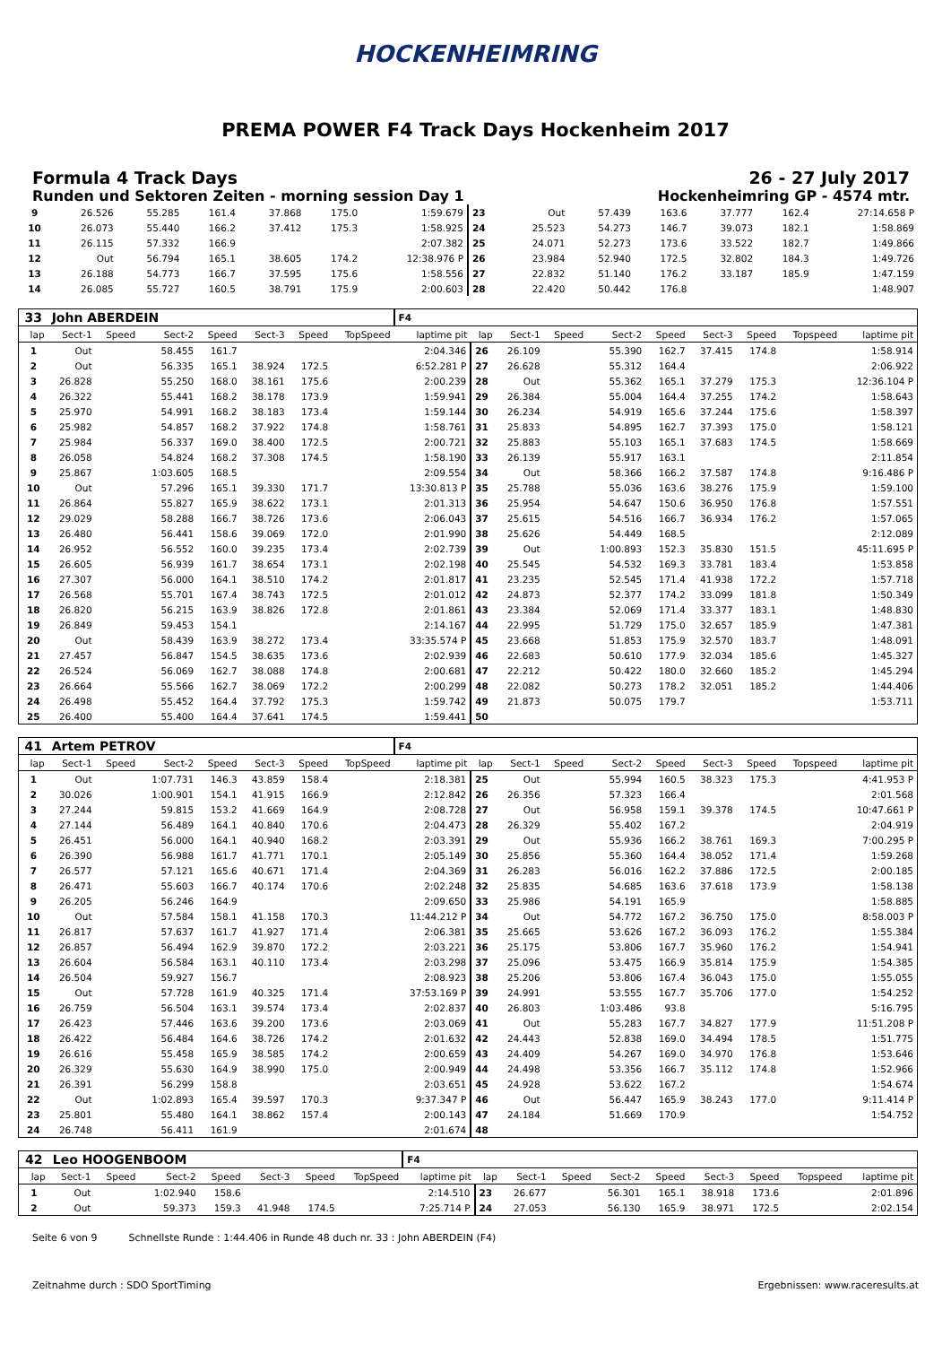HOCKENHEIMRING
PREMA POWER F4 Track Days Hockenheim 2017
Formula 4 Track Days 26 - 27 July 2017
Runden und Sektoren Zeiten - morning session Day 1 Hockenheimring GP - 4574 mtr.
| 9 | 26.526 | 55.285 | 161.4 | 37.868 | 175.0 | 1:59.679 | 23 | Out | 57.439 | 163.6 | 37.777 | 162.4 | 27:14.658 P |
| 10 | 26.073 | 55.440 | 166.2 | 37.412 | 175.3 | 1:58.925 | 24 | 25.523 | 54.273 | 146.7 | 39.073 | 182.1 | 1:58.869 |
| 11 | 26.115 | 57.332 | 166.9 | | | 2:07.382 | 25 | 24.071 | 52.273 | 173.6 | 33.522 | 182.7 | 1:49.866 |
| 12 | Out | 56.794 | 165.1 | 38.605 | 174.2 | 12:38.976 P | 26 | 23.984 | 52.940 | 172.5 | 32.802 | 184.3 | 1:49.726 |
| 13 | 26.188 | 54.773 | 166.7 | 37.595 | 175.6 | 1:58.556 | 27 | 22.832 | 51.140 | 176.2 | 33.187 | 185.9 | 1:47.159 |
| 14 | 26.085 | 55.727 | 160.5 | 38.791 | 175.9 | 2:00.603 | 28 | 22.420 | 50.442 | 176.8 | | | 1:48.907 |
| 33 | John ABERDEIN | | | | | | | F4 | | | | | | | | | |
| lap | Sect-1 | Speed | Sect-2 | Speed | Sect-3 | Speed | TopSpeed | laptime pit | lap | Sect-1 | Speed | Sect-2 | Speed | Sect-3 | Speed | Topspeed | laptime pit |
| 1 | Out | | 58.455 | 161.7 | | | | 2:04.346 | 26 | 26.109 | | 55.390 | 162.7 | 37.415 | 174.8 | | 1:58.914 |
| 2 | Out | | 56.335 | 165.1 | 38.924 | 172.5 | | 6:52.281 P | 27 | 26.628 | | 55.312 | 164.4 | | | | 2:06.922 |
| 3 | 26.828 | | 55.250 | 168.0 | 38.161 | 175.6 | | 2:00.239 | 28 | Out | | 55.362 | 165.1 | 37.279 | 175.3 | | 12:36.104 P |
| 4 | 26.322 | | 55.441 | 168.2 | 38.178 | 173.9 | | 1:59.941 | 29 | 26.384 | | 55.004 | 164.4 | 37.255 | 174.2 | | 1:58.643 |
| 5 | 25.970 | | 54.991 | 168.2 | 38.183 | 173.4 | | 1:59.144 | 30 | 26.234 | | 54.919 | 165.6 | 37.244 | 175.6 | | 1:58.397 |
| 6 | 25.982 | | 54.857 | 168.2 | 37.922 | 174.8 | | 1:58.761 | 31 | 25.833 | | 54.895 | 162.7 | 37.393 | 175.0 | | 1:58.121 |
| 7 | 25.984 | | 56.337 | 169.0 | 38.400 | 172.5 | | 2:00.721 | 32 | 25.883 | | 55.103 | 165.1 | 37.683 | 174.5 | | 1:58.669 |
| 8 | 26.058 | | 54.824 | 168.2 | 37.308 | 174.5 | | 1:58.190 | 33 | 26.139 | | 55.917 | 163.1 | | | | 2:11.854 |
| 9 | 25.867 | | 1:03.605 | 168.5 | | | | 2:09.554 | 34 | Out | | 58.366 | 166.2 | 37.587 | 174.8 | | 9:16.486 P |
| 10 | Out | | 57.296 | 165.1 | 39.330 | 171.7 | | 13:30.813 P | 35 | 25.788 | | 55.036 | 163.6 | 38.276 | 175.9 | | 1:59.100 |
| 11 | 26.864 | | 55.827 | 165.9 | 38.622 | 173.1 | | 2:01.313 | 36 | 25.954 | | 54.647 | 150.6 | 36.950 | 176.8 | | 1:57.551 |
| 12 | 29.029 | | 58.288 | 166.7 | 38.726 | 173.6 | | 2:06.043 | 37 | 25.615 | | 54.516 | 166.7 | 36.934 | 176.2 | | 1:57.065 |
| 13 | 26.480 | | 56.441 | 158.6 | 39.069 | 172.0 | | 2:01.990 | 38 | 25.626 | | 54.449 | 168.5 | | | | 2:12.089 |
| 14 | 26.952 | | 56.552 | 160.0 | 39.235 | 173.4 | | 2:02.739 | 39 | Out | | 1:00.893 | 152.3 | 35.830 | 151.5 | | 45:11.695 P |
| 15 | 26.605 | | 56.939 | 161.7 | 38.654 | 173.1 | | 2:02.198 | 40 | 25.545 | | 54.532 | 169.3 | 33.781 | 183.4 | | 1:53.858 |
| 16 | 27.307 | | 56.000 | 164.1 | 38.510 | 174.2 | | 2:01.817 | 41 | 23.235 | | 52.545 | 171.4 | 41.938 | 172.2 | | 1:57.718 |
| 17 | 26.568 | | 55.701 | 167.4 | 38.743 | 172.5 | | 2:01.012 | 42 | 24.873 | | 52.377 | 174.2 | 33.099 | 181.8 | | 1:50.349 |
| 18 | 26.820 | | 56.215 | 163.9 | 38.826 | 172.8 | | 2:01.861 | 43 | 23.384 | | 52.069 | 171.4 | 33.377 | 183.1 | | 1:48.830 |
| 19 | 26.849 | | 59.453 | 154.1 | | | | 2:14.167 | 44 | 22.995 | | 51.729 | 175.0 | 32.657 | 185.9 | | 1:47.381 |
| 20 | Out | | 58.439 | 163.9 | 38.272 | 173.4 | | 33:35.574 P | 45 | 23.668 | | 51.853 | 175.9 | 32.570 | 183.7 | | 1:48.091 |
| 21 | 27.457 | | 56.847 | 154.5 | 38.635 | 173.6 | | 2:02.939 | 46 | 22.683 | | 50.610 | 177.9 | 32.034 | 185.6 | | 1:45.327 |
| 22 | 26.524 | | 56.069 | 162.7 | 38.088 | 174.8 | | 2:00.681 | 47 | 22.212 | | 50.422 | 180.0 | 32.660 | 185.2 | | 1:45.294 |
| 23 | 26.664 | | 55.566 | 162.7 | 38.069 | 172.2 | | 2:00.299 | 48 | 22.082 | | 50.273 | 178.2 | 32.051 | 185.2 | | 1:44.406 |
| 24 | 26.498 | | 55.452 | 164.4 | 37.792 | 175.3 | | 1:59.742 | 49 | 21.873 | | 50.075 | 179.7 | | | | 1:53.711 |
| 25 | 26.400 | | 55.400 | 164.4 | 37.641 | 174.5 | | 1:59.441 | 50 | | | | | | | | |
| 41 | Artem PETROV | | | | | | | F4 | | | | | | | | | |
| lap | Sect-1 | Speed | Sect-2 | Speed | Sect-3 | Speed | TopSpeed | laptime pit | lap | Sect-1 | Speed | Sect-2 | Speed | Sect-3 | Speed | Topspeed | laptime pit |
| 1 | Out | | 1:07.731 | 146.3 | 43.859 | 158.4 | | 2:18.381 | 25 | Out | | 55.994 | 160.5 | 38.323 | 175.3 | | 4:41.953 P |
| 2 | 30.026 | | 1:00.901 | 154.1 | 41.915 | 166.9 | | 2:12.842 | 26 | 26.356 | | 57.323 | 166.4 | | | | 2:01.568 |
| 3 | 27.244 | | 59.815 | 153.2 | 41.669 | 164.9 | | 2:08.728 | 27 | Out | | 56.958 | 159.1 | 39.378 | 174.5 | | 10:47.661 P |
| 4 | 27.144 | | 56.489 | 164.1 | 40.840 | 170.6 | | 2:04.473 | 28 | 26.329 | | 55.402 | 167.2 | | | | 2:04.919 |
| 5 | 26.451 | | 56.000 | 164.1 | 40.940 | 168.2 | | 2:03.391 | 29 | Out | | 55.936 | 166.2 | 38.761 | 169.3 | | 7:00.295 P |
| 6 | 26.390 | | 56.988 | 161.7 | 41.771 | 170.1 | | 2:05.149 | 30 | 25.856 | | 55.360 | 164.4 | 38.052 | 171.4 | | 1:59.268 |
| 7 | 26.577 | | 57.121 | 165.6 | 40.671 | 171.4 | | 2:04.369 | 31 | 26.283 | | 56.016 | 162.2 | 37.886 | 172.5 | | 2:00.185 |
| 8 | 26.471 | | 55.603 | 166.7 | 40.174 | 170.6 | | 2:02.248 | 32 | 25.835 | | 54.685 | 163.6 | 37.618 | 173.9 | | 1:58.138 |
| 9 | 26.205 | | 56.246 | 164.9 | | | | 2:09.650 | 33 | 25.986 | | 54.191 | 165.9 | | | | 1:58.885 |
| 10 | Out | | 57.584 | 158.1 | 41.158 | 170.3 | | 11:44.212 P | 34 | Out | | 54.772 | 167.2 | 36.750 | 175.0 | | 8:58.003 P |
| 11 | 26.817 | | 57.637 | 161.7 | 41.927 | 171.4 | | 2:06.381 | 35 | 25.665 | | 53.626 | 167.2 | 36.093 | 176.2 | | 1:55.384 |
| 12 | 26.857 | | 56.494 | 162.9 | 39.870 | 172.2 | | 2:03.221 | 36 | 25.175 | | 53.806 | 167.7 | 35.960 | 176.2 | | 1:54.941 |
| 13 | 26.604 | | 56.584 | 163.1 | 40.110 | 173.4 | | 2:03.298 | 37 | 25.096 | | 53.475 | 166.9 | 35.814 | 175.9 | | 1:54.385 |
| 14 | 26.504 | | 59.927 | 156.7 | | | | 2:08.923 | 38 | 25.206 | | 53.806 | 167.4 | 36.043 | 175.0 | | 1:55.055 |
| 15 | Out | | 57.728 | 161.9 | 40.325 | 171.4 | | 37:53.169 P | 39 | 24.991 | | 53.555 | 167.7 | 35.706 | 177.0 | | 1:54.252 |
| 16 | 26.759 | | 56.504 | 163.1 | 39.574 | 173.4 | | 2:02.837 | 40 | 26.803 | | 1:03.486 | 93.8 | | | | 5:16.795 |
| 17 | 26.423 | | 57.446 | 163.6 | 39.200 | 173.6 | | 2:03.069 | 41 | Out | | 55.283 | 167.7 | 34.827 | 177.9 | | 11:51.208 P |
| 18 | 26.422 | | 56.484 | 164.6 | 38.726 | 174.2 | | 2:01.632 | 42 | 24.443 | | 52.838 | 169.0 | 34.494 | 178.5 | | 1:51.775 |
| 19 | 26.616 | | 55.458 | 165.9 | 38.585 | 174.2 | | 2:00.659 | 43 | 24.409 | | 54.267 | 169.0 | 34.970 | 176.8 | | 1:53.646 |
| 20 | 26.329 | | 55.630 | 164.9 | 38.990 | 175.0 | | 2:00.949 | 44 | 24.498 | | 53.356 | 166.7 | 35.112 | 174.8 | | 1:52.966 |
| 21 | 26.391 | | 56.299 | 158.8 | | | | 2:03.651 | 45 | 24.928 | | 53.622 | 167.2 | | | | 1:54.674 |
| 22 | Out | | 1:02.893 | 165.4 | 39.597 | 170.3 | | 9:37.347 P | 46 | Out | | 56.447 | 165.9 | 38.243 | 177.0 | | 9:11.414 P |
| 23 | 25.801 | | 55.480 | 164.1 | 38.862 | 157.4 | | 2:00.143 | 47 | 24.184 | | 51.669 | 170.9 | | | | 1:54.752 |
| 24 | 26.748 | | 56.411 | 161.9 | | | | 2:01.674 | 48 | | | | | | | | |
| 42 | Leo HOOGENBOOM | | | | | | | F4 | | | | | | | | | |
| lap | Sect-1 | Speed | Sect-2 | Speed | Sect-3 | Speed | TopSpeed | laptime pit | lap | Sect-1 | Speed | Sect-2 | Speed | Sect-3 | Speed | Topspeed | laptime pit |
| 1 | Out | | 1:02.940 | 158.6 | | | | 2:14.510 | 23 | 26.677 | | 56.301 | 165.1 | 38.918 | 173.6 | | 2:01.896 |
| 2 | Out | | 59.373 | 159.3 | 41.948 | 174.5 | | 7:25.714 P | 24 | 27.053 | | 56.130 | 165.9 | 38.971 | 172.5 | | 2:02.154 |
Seite 6 von 9 Schnellste Runde : 1:44.406 in Runde 48 duch nr. 33 : John ABERDEIN (F4)
Zeitnahme durch : SDO SportTiming Ergebnissen: www.raceresults.at